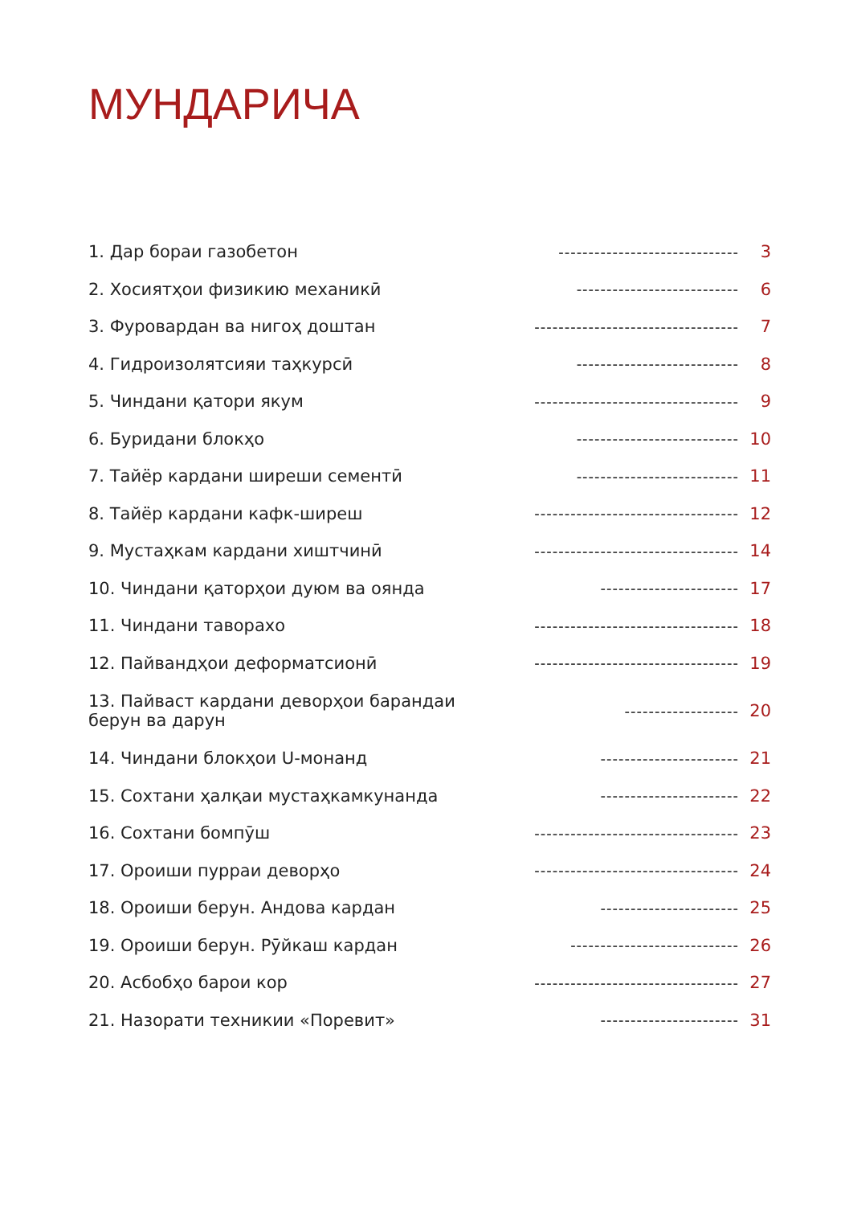МУНДАРИЧА
1. Дар бораи газобетон ------------------------------ 3
2. Хосиятҳои физикию механикӣ --------------------------- 6
3. Фуровардан ва нигоҳ доштан ---------------------------------- 7
4. Гидроизолятсияи таҳкурсӣ --------------------------- 8
5. Чиндани қатори якум ---------------------------------- 9
6. Буридани блокҳо --------------------------- 10
7. Тайёр кардани ширеши сементӣ --------------------------- 11
8. Тайёр кардани кафк-ширеш ---------------------------------- 12
9. Мустаҳкам кардани хиштчинӣ ---------------------------------- 14
10. Чиндани қаторҳои дуюм ва оянда ----------------------- 17
11. Чиндани таворахо ---------------------------------- 18
12. Пайвандҳои деформатсионӣ ---------------------------------- 19
13. Пайваст кардани деворҳои барандаи
берун ва дарун ------------------- 20
14. Чиндани блокҳои U-монанд ----------------------- 21
15. Сохтани ҳалқаи мустаҳкамкунанда ----------------------- 22
16. Сохтани бомпӯш ---------------------------------- 23
17. Ороиши пурраи деворҳо ---------------------------------- 24
18. Ороиши берун. Андова кардан ----------------------- 25
19. Ороиши берун. Рӯйкаш кардан ---------------------------- 26
20. Асбобҳо барои кор ---------------------------------- 27
21. Назорати техникии «Поревит» ----------------------- 31